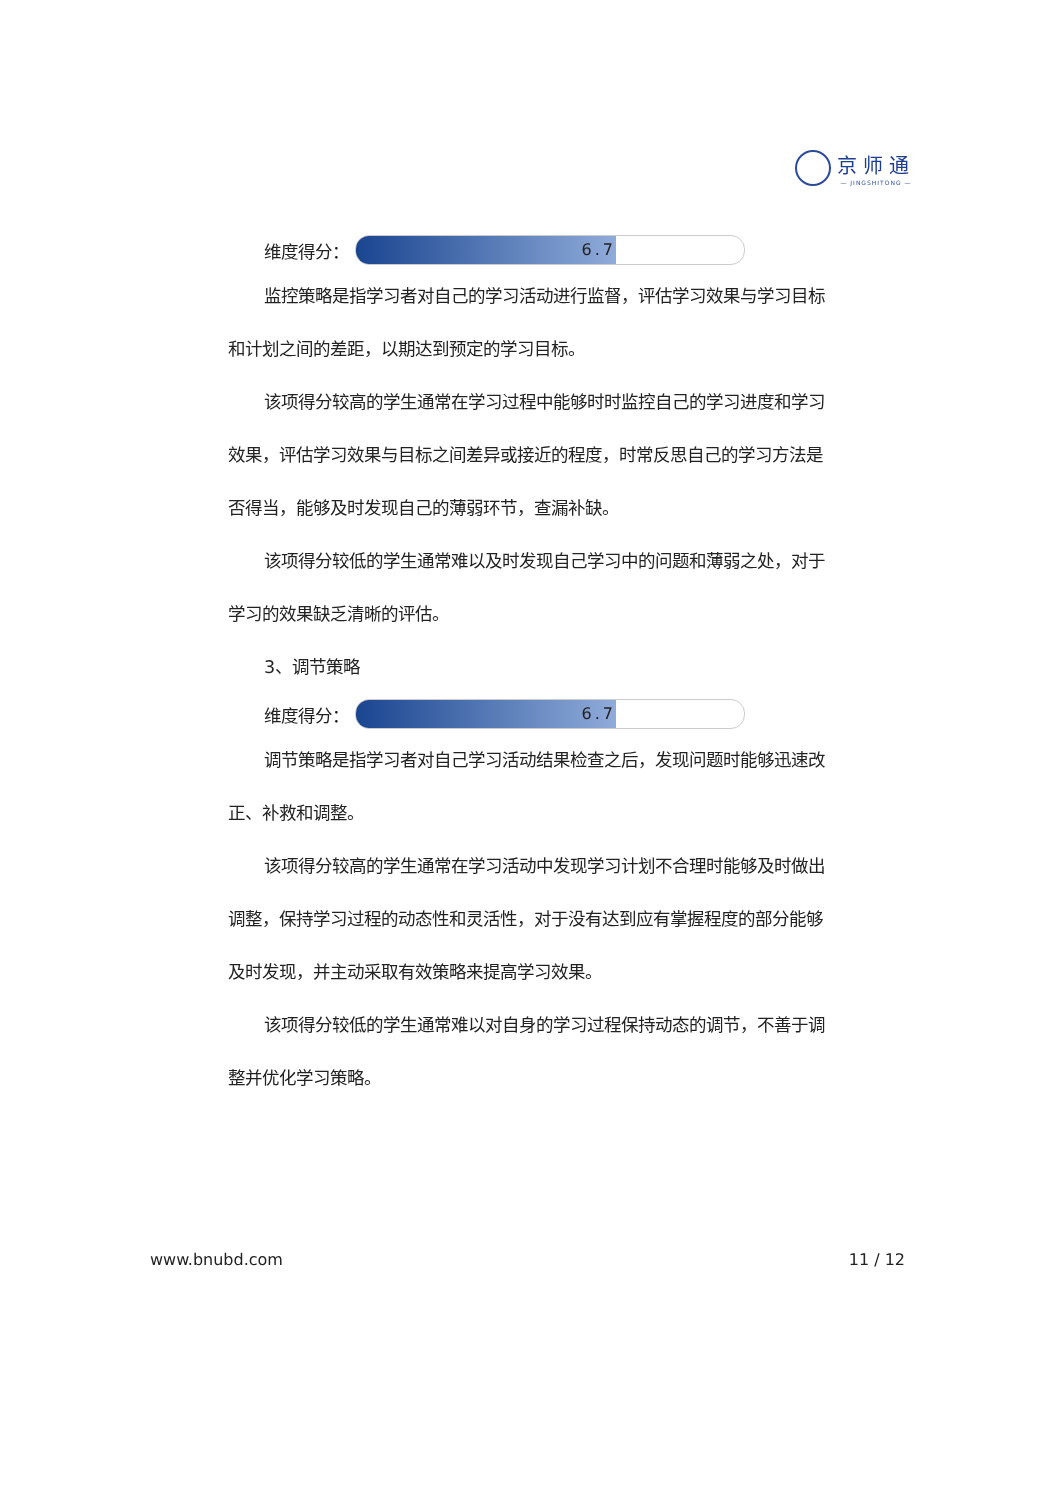京师通
— JINGSHITONG —
维度得分：
6.7
监控策略是指学习者对自己的学习活动进行监督，评估学习效果与学习目标和计划之间的差距，以期达到预定的学习目标。
该项得分较高的学生通常在学习过程中能够时时监控自己的学习进度和学习效果，评估学习效果与目标之间差异或接近的程度，时常反思自己的学习方法是否得当，能够及时发现自己的薄弱环节，查漏补缺。
该项得分较低的学生通常难以及时发现自己学习中的问题和薄弱之处，对于学习的效果缺乏清晰的评估。
3、调节策略
维度得分：
6.7
调节策略是指学习者对自己学习活动结果检查之后，发现问题时能够迅速改正、补救和调整。
该项得分较高的学生通常在学习活动中发现学习计划不合理时能够及时做出调整，保持学习过程的动态性和灵活性，对于没有达到应有掌握程度的部分能够及时发现，并主动采取有效策略来提高学习效果。
该项得分较低的学生通常难以对自身的学习过程保持动态的调节，不善于调整并优化学习策略。
www.bnubd.com 11 / 12